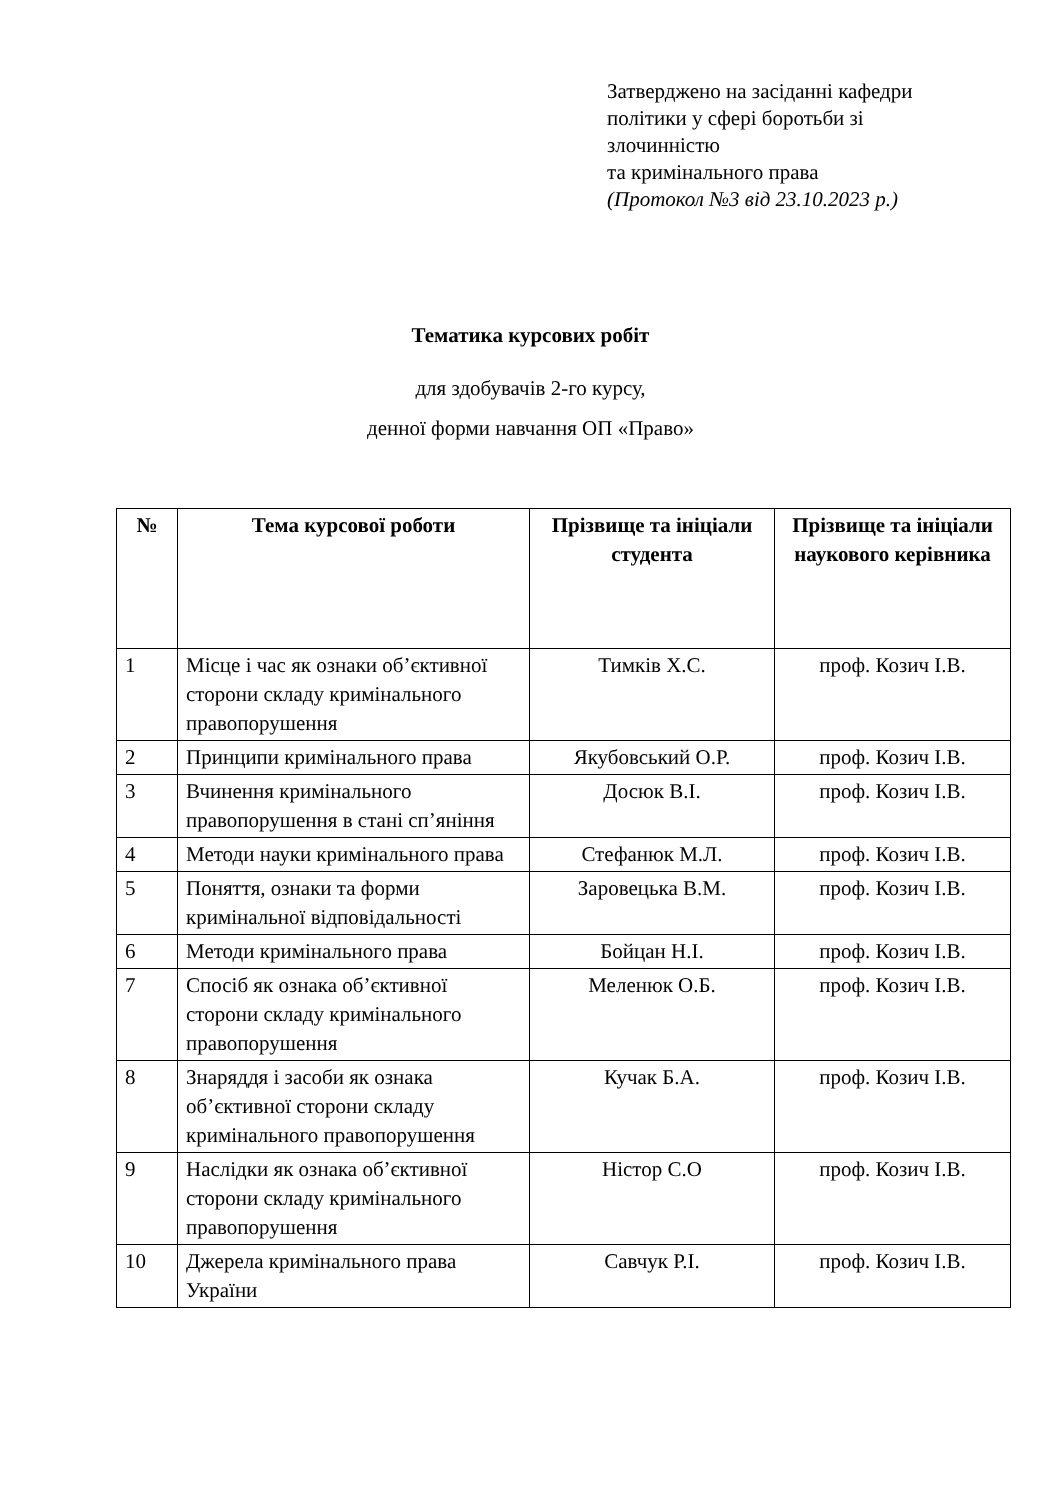Затверджено на засіданні кафедри
політики у сфері боротьби зі
злочинністю
та кримінального права
(Протокол №3 від 23.10.2023 р.)
Тематика курсових робіт
для здобувачів 2-го курсу,
денної форми навчання ОП «Право»
| № | Тема курсової роботи | Прізвище та ініціали студента | Прізвище та ініціали наукового керівника |
| --- | --- | --- | --- |
| 1 | Місце і час як ознаки об’єктивної сторони складу кримінального правопорушення | Тимків Х.С. | проф. Козич І.В. |
| 2 | Принципи кримінального права | Якубовський О.Р. | проф. Козич І.В. |
| 3 | Вчинення кримінального правопорушення в стані сп’яніння | Досюк В.І. | проф. Козич І.В. |
| 4 | Методи науки кримінального права | Стефанюк М.Л. | проф. Козич І.В. |
| 5 | Поняття, ознаки та форми кримінальної відповідальності | Заровецька В.М. | проф. Козич І.В. |
| 6 | Методи кримінального права | Бойцан Н.І. | проф. Козич І.В. |
| 7 | Спосіб як ознака об’єктивної сторони складу кримінального правопорушення | Меленюк О.Б. | проф. Козич І.В. |
| 8 | Знаряддя і засоби як ознака об’єктивної сторони складу кримінального правопорушення | Кучак Б.А. | проф. Козич І.В. |
| 9 | Наслідки як ознака об’єктивної сторони складу кримінального правопорушення | Ністор С.О | проф. Козич І.В. |
| 10 | Джерела кримінального права України | Савчук Р.І. | проф. Козич І.В. |